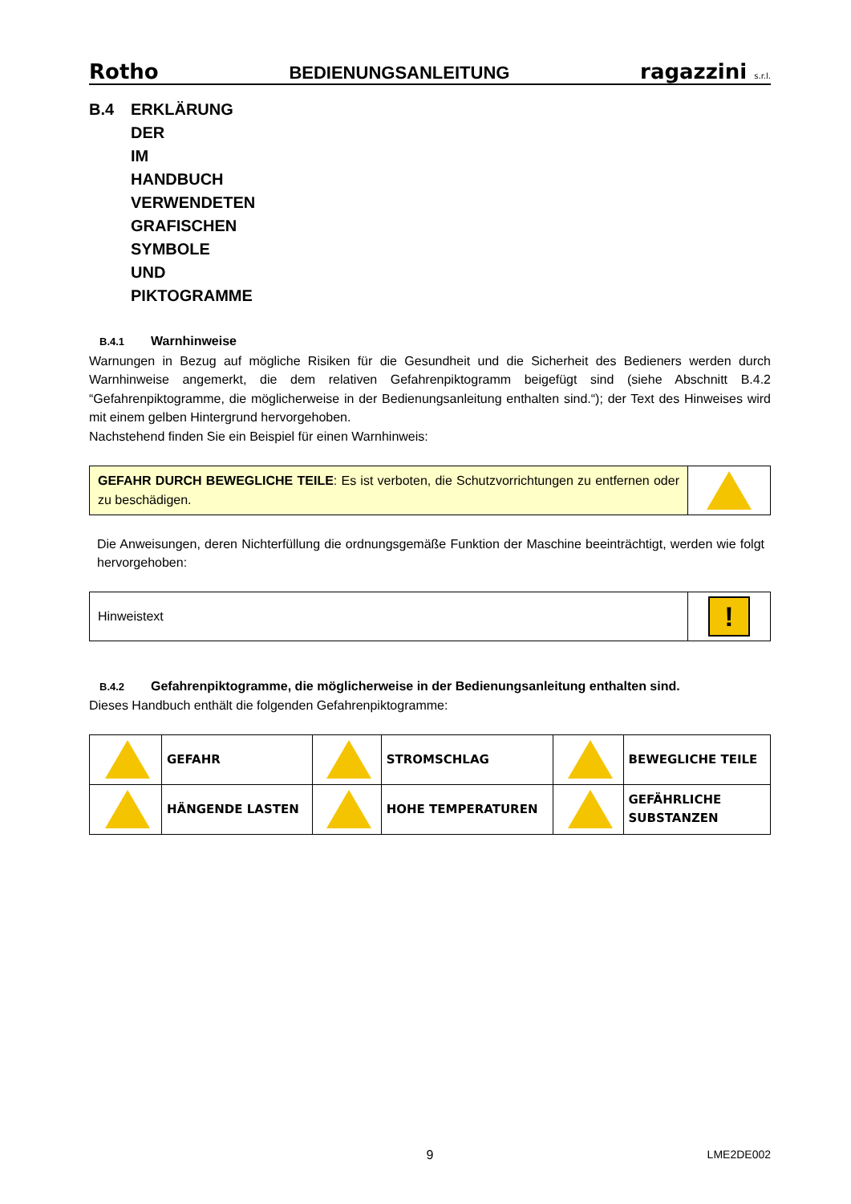Rotho BEDIENUNGSANLEITUNG ragazzini s.r.l.
B.4 ERKLÄRUNG DER IM HANDBUCH VERWENDETEN GRAFISCHEN SYMBOLE UND PIKTOGRAMME
B.4.1 Warnhinweise
Warnungen in Bezug auf mögliche Risiken für die Gesundheit und die Sicherheit des Bedieners werden durch Warnhinweise angemerkt, die dem relativen Gefahrenpiktogramm beigefügt sind (siehe Abschnitt B.4.2 “Gefahrenpiktogramme, die möglicherweise in der Bedienungsanleitung enthalten sind.“); der Text des Hinweises wird mit einem gelben Hintergrund hervorgehoben.
Nachstehend finden Sie ein Beispiel für einen Warnhinweis:
| GEFAHR DURCH BEWEGLICHE TEILE : Es ist verboten, die Schutzvorrichtungen zu entfernen oder zu beschädigen. | |
Die Anweisungen, deren Nichterfüllung die ordnungsgemäße Funktion der Maschine beeinträchtigt, werden wie folgt hervorgehoben:
| Hinweistext | ! |
B.4.2 Gefahrenpiktogramme, die möglicherweise in der Bedienungsanleitung enthalten sind.
Dieses Handbuch enthält die folgenden Gefahrenpiktogramme:
| | GEFAHR | | STROMSCHLAG | | BEWEGLICHE TEILE |
| | HÄNGENDE LASTEN | | HOHE TEMPERATUREN | | GEFÄHRLICHE SUBSTANZEN |
9 LME2DE002